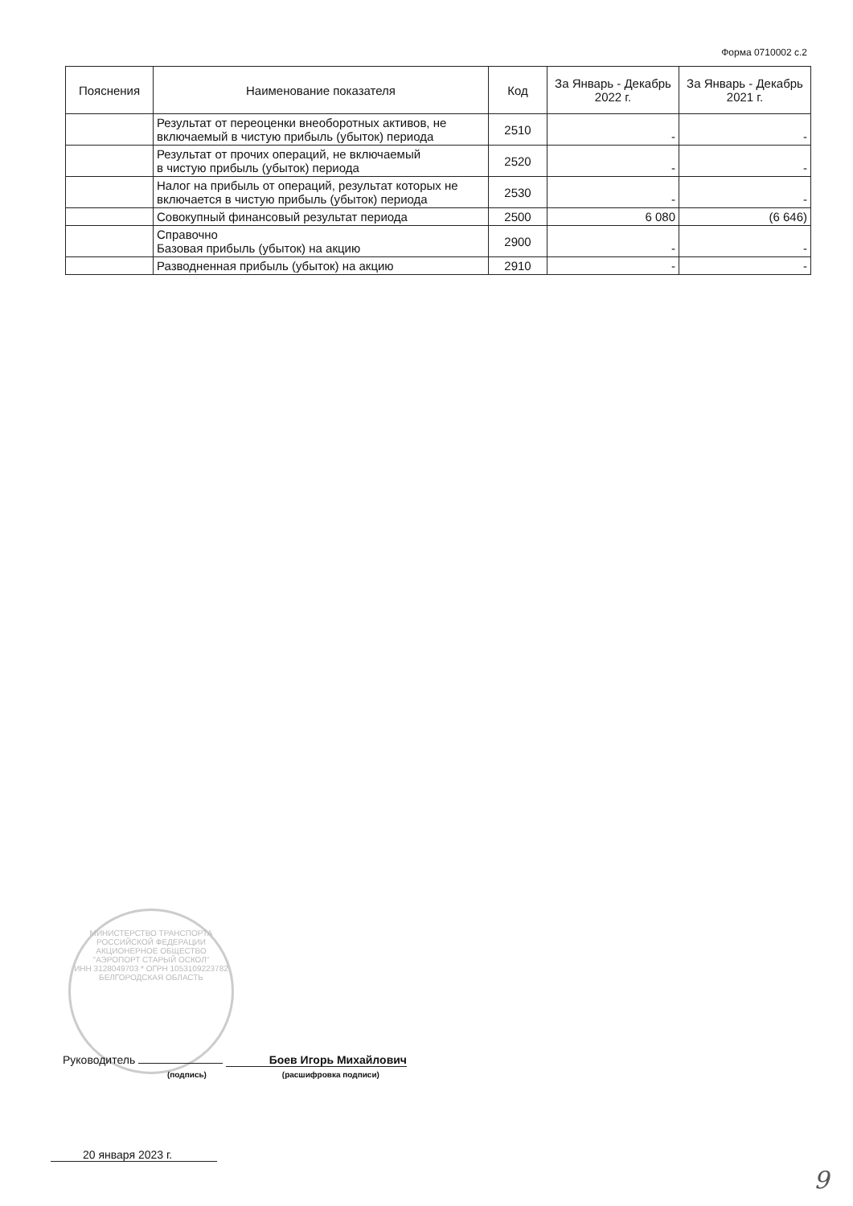Форма 0710002 с.2
| Пояснения | Наименование показателя | Код | За Январь - Декабрь 2022 г. | За Январь - Декабрь 2021 г. |
| --- | --- | --- | --- | --- |
| | Результат от переоценки внеоборотных активов, не включаемый в чистую прибыль (убыток) периода | 2510 | - | - |
| | Результат от прочих операций, не включаемый в чистую прибыль (убыток) периода | 2520 | - | - |
| | Налог на прибыль от операций, результат которых не включается в чистую прибыль (убыток) периода | 2530 | - | - |
| | Совокупный финансовый результат периода | 2500 | 6 080 | (6 646) |
| | Справочно Базовая прибыль (убыток) на акцию | 2900 | - | - |
| | Разводненная прибыль (убыток) на акцию | 2910 | - | - |
МИНИСТЕРСТВО ТРАНСПОРТА РОССИЙСКОЙ ФЕДЕРАЦИИ
АКЦИОНЕРНОЕ ОБЩЕСТВО
"АЭРОПОРТ СТАРЫЙ ОСКОЛ"
ИНН 3128049703 * ОГРН 1053109223782
БЕЛГОРОДСКАЯ ОБЛАСТЬ
Руководитель Боев Игорь Михайлович
(подпись) (расшифровка подписи)
20 января 2023 г.
9